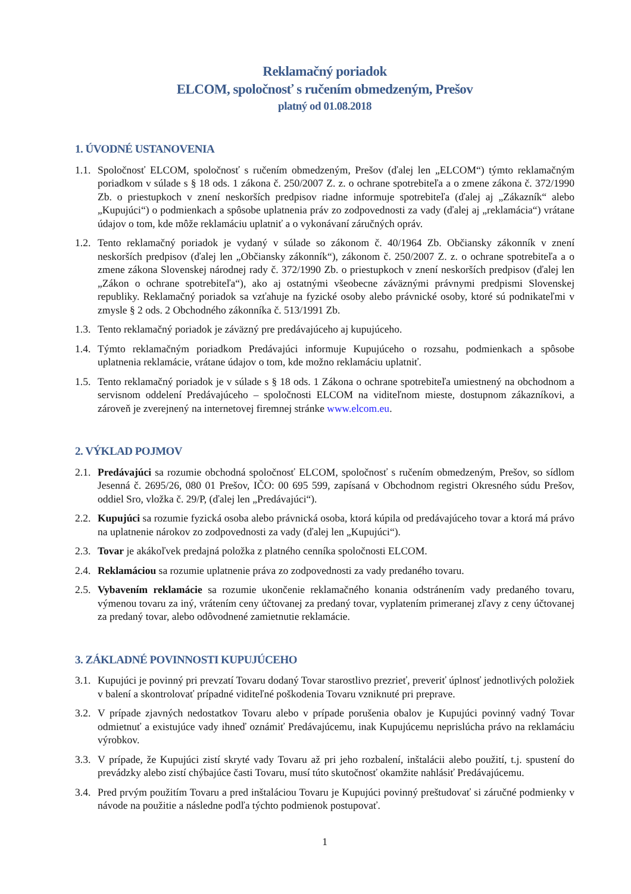Reklamačný poriadok
ELCOM, spoločnosť s ručením obmedzeným, Prešov
platný od 01.08.2018
1. ÚVODNÉ USTANOVENIA
1.1.
Spoločnosť ELCOM, spoločnosť s ručením obmedzeným, Prešov (ďalej len „ELCOM“) týmto reklamačným poriadkom v súlade s § 18 ods. 1 zákona č. 250/2007 Z. z. o ochrane spotrebiteľa a o zmene zákona č. 372/1990 Zb. o priestupkoch v znení neskorších predpisov riadne informuje spotrebiteľa (ďalej aj „Zákazník“ alebo „Kupujúci“) o podmienkach a spôsobe uplatnenia práv zo zodpovednosti za vady (ďalej aj „reklamácia“) vrátane údajov o tom, kde môže reklamáciu uplatniť a o vykonávaní záručných opráv.
1.2.
Tento reklamačný poriadok je vydaný v súlade so zákonom č. 40/1964 Zb. Občiansky zákonník v znení neskorších predpisov (ďalej len „Občiansky zákonník“), zákonom č. 250/2007 Z. z. o ochrane spotrebiteľa a o zmene zákona Slovenskej národnej rady č. 372/1990 Zb. o priestupkoch v znení neskorších predpisov (ďalej len „Zákon o ochrane spotrebiteľa“), ako aj ostatnými všeobecne záväznými právnymi predpismi Slovenskej republiky. Reklamačný poriadok sa vzťahuje na fyzické osoby alebo právnické osoby, ktoré sú podnikateľmi v zmysle § 2 ods. 2 Obchodného zákonníka č. 513/1991 Zb.
1.3.
Tento reklamačný poriadok je záväzný pre predávajúceho aj kupujúceho.
1.4.
Týmto reklamačným poriadkom Predávajúci informuje Kupujúceho o rozsahu, podmienkach a spôsobe uplatnenia reklamácie, vrátane údajov o tom, kde možno reklamáciu uplatniť.
1.5.
Tento reklamačný poriadok je v súlade s § 18 ods. 1 Zákona o ochrane spotrebiteľa umiestnený na obchodnom a servisnom oddelení Predávajúceho – spoločnosti ELCOM na viditeľnom mieste, dostupnom zákazníkovi, a zároveň je zverejnený na internetovej firemnej stránke www.elcom.eu.
2. VÝKLAD POJMOV
2.1.
Predávajúci sa rozumie obchodná spoločnosť ELCOM, spoločnosť s ručením obmedzeným, Prešov, so sídlom Jesenná č. 2695/26, 080 01 Prešov, IČO: 00 695 599, zapísaná v Obchodnom registri Okresného súdu Prešov, oddiel Sro, vložka č. 29/P, (ďalej len „Predávajúci“).
2.2.
Kupujúci sa rozumie fyzická osoba alebo právnická osoba, ktorá kúpila od predávajúceho tovar a ktorá má právo na uplatnenie nárokov zo zodpovednosti za vady (ďalej len „Kupujúci“).
2.3.
Tovar je akákoľvek predajná položka z platného cenníka spoločnosti ELCOM.
2.4.
Reklamáciou sa rozumie uplatnenie práva zo zodpovednosti za vady predaného tovaru.
2.5.
Vybavením reklamácie sa rozumie ukončenie reklamačného konania odstránením vady predaného tovaru, výmenou tovaru za iný, vrátením ceny účtovanej za predaný tovar, vyplatením primeranej zľavy z ceny účtovanej za predaný tovar, alebo odôvodnené zamietnutie reklamácie.
3. ZÁKLADNÉ POVINNOSTI KUPUJÚCEHO
3.1.
Kupujúci je povinný pri prevzatí Tovaru dodaný Tovar starostlivo prezrieť, preveriť úplnosť jednotlivých položiek v balení a skontrolovať prípadné viditeľné poškodenia Tovaru vzniknuté pri preprave.
3.2.
V prípade zjavných nedostatkov Tovaru alebo v prípade porušenia obalov je Kupujúci povinný vadný Tovar odmietnuť a existujúce vady ihneď oznámiť Predávajúcemu, inak Kupujúcemu neprislúcha právo na reklamáciu výrobkov.
3.3.
V prípade, že Kupujúci zistí skryté vady Tovaru až pri jeho rozbalení, inštalácii alebo použití, t.j. spustení do prevádzky alebo zistí chýbajúce časti Tovaru, musí túto skutočnosť okamžite nahlásiť Predávajúcemu.
3.4.
Pred prvým použitím Tovaru a pred inštaláciou Tovaru je Kupujúci povinný preštudovať si záručné podmienky v návode na použitie a následne podľa týchto podmienok postupovať.
1